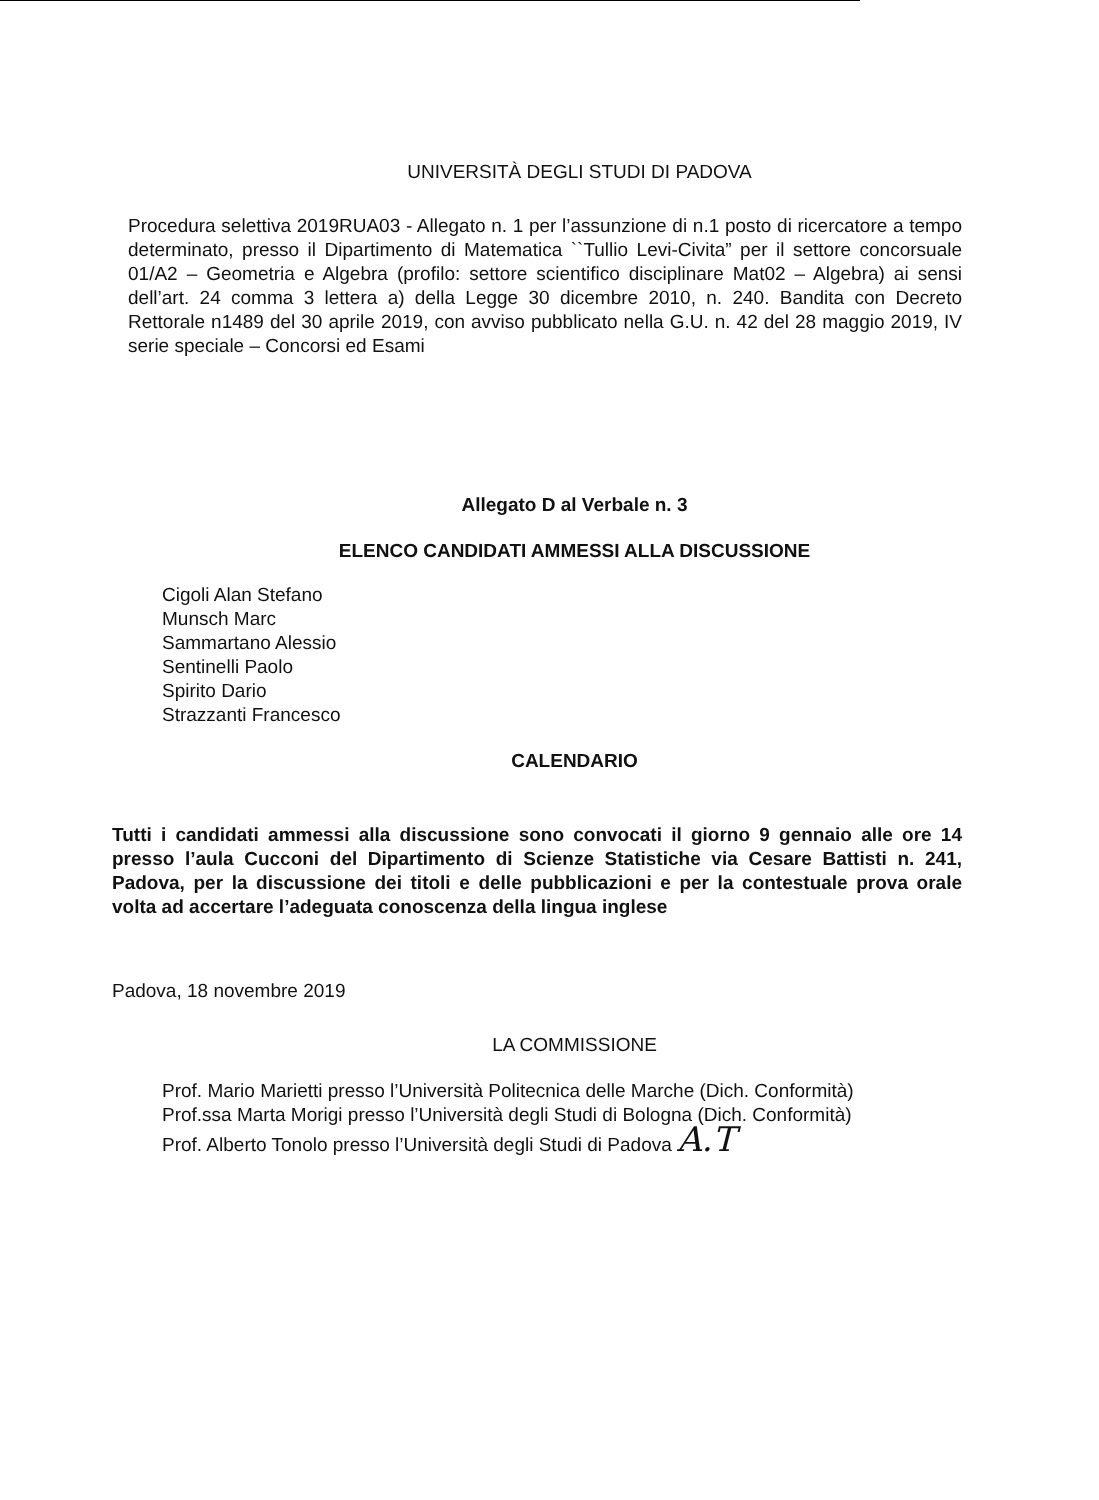UNIVERSITÀ DEGLI STUDI DI PADOVA
Procedura selettiva 2019RUA03 - Allegato n. 1 per l’assunzione di n.1 posto di ricercatore a tempo determinato, presso il Dipartimento di Matematica ``Tullio Levi-Civita” per il settore concorsuale 01/A2 – Geometria e Algebra (profilo: settore scientifico disciplinare Mat02 – Algebra) ai sensi dell’art. 24 comma 3 lettera a) della Legge 30 dicembre 2010, n. 240. Bandita con Decreto Rettorale n1489 del 30 aprile 2019, con avviso pubblicato nella G.U. n. 42 del 28 maggio 2019, IV serie speciale – Concorsi ed Esami
Allegato D al Verbale n. 3
ELENCO CANDIDATI AMMESSI ALLA DISCUSSIONE
Cigoli Alan Stefano
Munsch Marc
Sammartano Alessio
Sentinelli Paolo
Spirito Dario
Strazzanti Francesco
CALENDARIO
Tutti i candidati ammessi alla discussione sono convocati il giorno 9 gennaio alle ore 14 presso l’aula Cucconi del Dipartimento di Scienze Statistiche via Cesare Battisti n. 241, Padova, per la discussione dei titoli e delle pubblicazioni e per la contestuale prova orale volta ad accertare l’adeguata conoscenza della lingua inglese
Padova, 18 novembre 2019
LA COMMISSIONE
Prof. Mario Marietti presso l’Università Politecnica delle Marche (Dich. Conformità)
Prof.ssa Marta Morigi presso l’Università degli Studi di Bologna (Dich. Conformità)
Prof. Alberto Tonolo presso l’Università degli Studi di Padova A.T